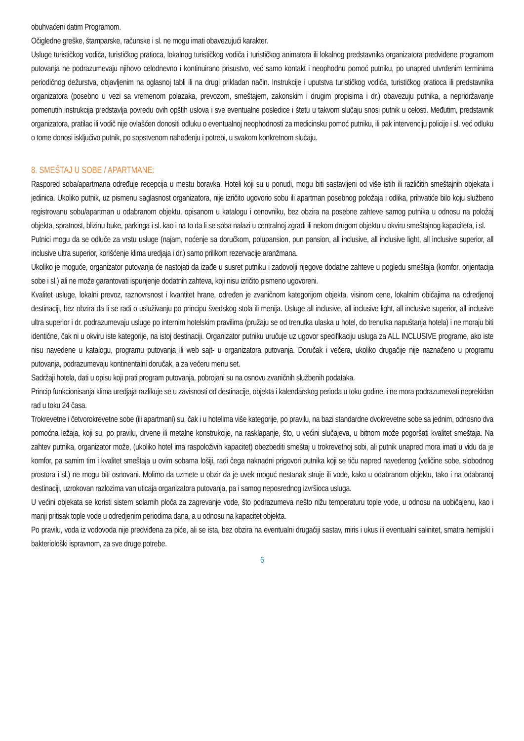obuhvaćeni datim Programom.
Očigledne greške, štamparske, računske i sl. ne mogu imati obavezujući karakter.
Usluge turističkog vodiča, turističkog pratioca, lokalnog turističkog vodiča i turističkog animatora ili lokalnog predstavnika organizatora predviđene programom putovanja ne podrazumevaju njihovo celodnevno i kontinuirano prisustvo, već samo kontakt i neophodnu pomoć putniku, po unapred utvrđenim terminima periodičnog dežurstva, objavljenim na oglasnoj tabli ili na drugi prikladan način. Instrukcije i uputstva turističkog vodiča, turističkog pratioca ili predstavnika organizatora (posebno u vezi sa vremenom polazaka, prevozom, smeštajem, zakonskim i drugim propisima i dr.) obavezuju putnika, a nepridržavanje pomenutih instrukcija predstavlja povredu ovih opštih uslova i sve eventualne posledice i štetu u takvom slučaju snosi putnik u celosti. Međutim, predstavnik organizatora, pratilac ili vodič nije ovlašćen donositi odluku o eventualnoj neophodnosti za medicinsku pomoć putniku, ili pak intervenciju policije i sl. već odluku o tome donosi isključivo putnik, po sopstvenom nahođenju i potrebi, u svakom konkretnom slučaju.
8. SMEŠTAJ U SOBE / APARTMANE:
Raspored soba/apartmana određuje recepcija u mestu boravka. Hoteli koji su u ponudi, mogu biti sastavljeni od više istih ili različitih smeštajnih objekata i jedinica. Ukoliko putnik, uz pismenu saglasnost organizatora, nije izričito ugovorio sobu ili apartman posebnog položaja i odlika, prihvatiće bilo koju službeno registrovanu sobu/apartman u odabranom objektu, opisanom u katalogu i cenovniku, bez obzira na posebne zahteve samog putnika u odnosu na položaj objekta, spratnost, blizinu buke, parkinga i sl. kao i na to da li se soba nalazi u centralnoj zgradi ili nekom drugom objektu u okviru smeštajnog kapaciteta, i sl.
Putnici mogu da se odluče za vrstu usluge (najam, noćenje sa doručkom, polupansion, pun pansion, all inclusive, all inclusive light, all inclusive superior, all inclusive ultra superior, korišćenje klima uredjaja i dr.) samo prilikom rezervacije aranžmana.
Ukoliko je moguće, organizator putovanja će nastojati da izađe u susret putniku i zadovolji njegove dodatne zahteve u pogledu smeštaja (komfor, orijentacija sobe i sl.) ali ne može garantovati ispunjenje dodatnih zahteva, koji nisu izričito pismeno ugovoreni.
Kvalitet usluge, lokalni prevoz, raznovrsnost i kvantitet hrane, određen je zvaničnom kategorijom objekta, visinom cene, lokalnim običajima na odredjenoj destinaciji, bez obzira da li se radi o usluživanju po principu švedskog stola ili menija. Usluge all inclusive, all inclusive light, all inclusive superior, all inclusive ultra superior i dr. podrazumevaju usluge po internim hotelskim pravilima (pružaju se od trenutka ulaska u hotel, do trenutka napuštanja hotela) i ne moraju biti identične, čak ni u okviru iste kategorije, na istoj destinaciji. Organizator putniku uručuje uz ugovor specifikaciju usluga za ALL INCLUSIVE programe, ako iste nisu navedene u katalogu, programu putovanja ili web sajt- u organizatora putovanja. Doručak i večera, ukoliko drugačije nije naznačeno u programu putovanja, podrazumevaju kontinentalni doručak, a za večeru menu set.
Sadržaji hotela, dati u opisu koji prati program putovanja, pobrojani su na osnovu zvaničnih službenih podataka.
Princip funkcionisanja klima uredjaja razlikuje se u zavisnosti od destinacije, objekta i kalendarskog perioda u toku godine, i ne mora podrazumevati neprekidan rad u toku 24 časa.
Trokrevetne i četvorokrevetne sobe (ili apartmani) su, čak i u hotelima više kategorije, po pravilu, na bazi standardne dvokrevetne sobe sa jednim, odnosno dva pomoćna ležaja, koji su, po pravilu, drvene ili metalne konstrukcije, na rasklapanje, što, u većini slučajeva, u bitnom može pogoršati kvalitet smeštaja. Na zahtev putnika, organizator može, (ukoliko hotel ima raspoloživih kapacitet) obezbediti smeštaj u trokrevetnoj sobi, ali putnik unapred mora imati u vidu da je komfor, pa samim tim i kvalitet smeštaja u ovim sobama lošiji, radi čega naknadni prigovori putnika koji se tiču napred navedenog (veličine sobe, slobodnog prostora i sl.) ne mogu biti osnovani. Molimo da uzmete u obzir da je uvek moguć nestanak struje ili vode, kako u odabranom objektu, tako i na odabranoj destinaciji, uzrokovan razlozima van uticaja organizatora putovanja, pa i samog neposrednog izvršioca usluga.
U većini objekata se koristi sistem solarnih ploča za zagrevanje vode, što podrazumeva nešto nižu temperaturu tople vode, u odnosu na uobičajenu, kao i manji pritisak tople vode u odredjenim periodima dana, a u odnosu na kapacitet objekta.
Po pravilu, voda iz vodovoda nije predviđena za piće, ali se ista, bez obzira na eventualni drugačiji sastav, miris i ukus ili eventualni salinitet, smatra hemijski i bakteriološki ispravnom, za sve druge potrebe.
6